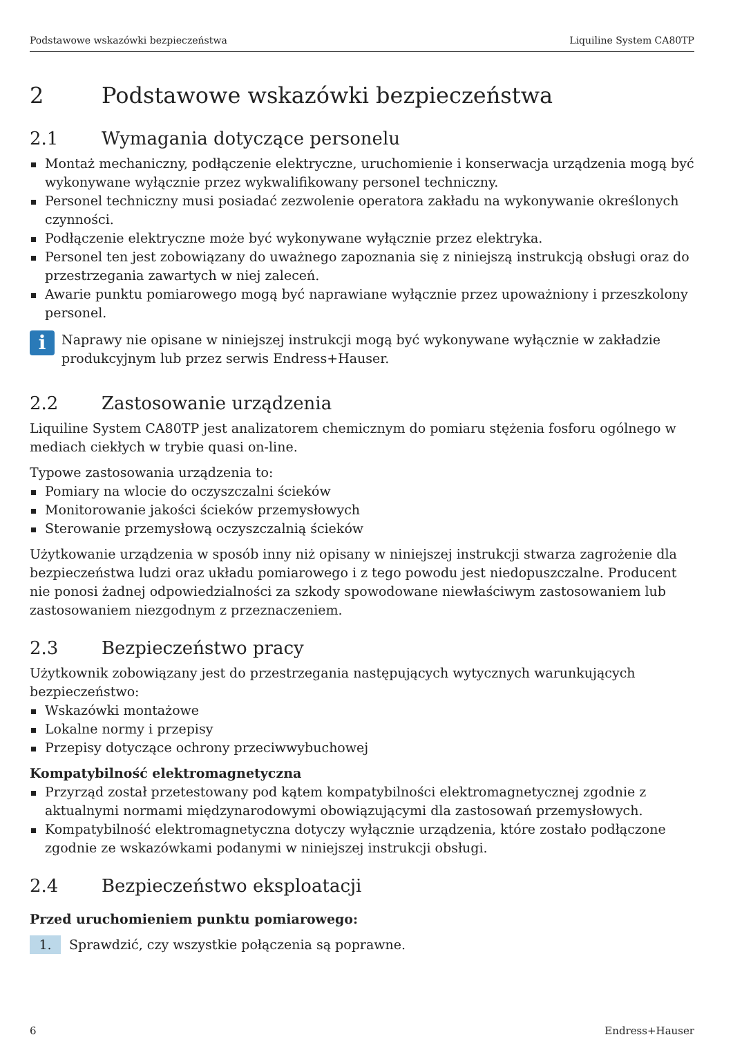Podstawowe wskazówki bezpieczeństwa Liquiline System CA80TP
2 Podstawowe wskazówki bezpieczeństwa
2.1 Wymagania dotyczące personelu
Montaż mechaniczny, podłączenie elektryczne, uruchomienie i konserwacja urządzenia mogą być wykonywane wyłącznie przez wykwalifikowany personel techniczny.
Personel techniczny musi posiadać zezwolenie operatora zakładu na wykonywanie określonych czynności.
Podłączenie elektryczne może być wykonywane wyłącznie przez elektryka.
Personel ten jest zobowiązany do uważnego zapoznania się z niniejszą instrukcją obsługi oraz do przestrzegania zawartych w niej zaleceń.
Awarie punktu pomiarowego mogą być naprawiane wyłącznie przez upoważniony i przeszkolony personel.
i
Naprawy nie opisane w niniejszej instrukcji mogą być wykonywane wyłącznie w zakładzie produkcyjnym lub przez serwis Endress+Hauser.
2.2 Zastosowanie urządzenia
Liquiline System CA80TP jest analizatorem chemicznym do pomiaru stężenia fosforu ogólnego w mediach ciekłych w trybie quasi on-line.
Typowe zastosowania urządzenia to:
Pomiary na wlocie do oczyszczalni ścieków
Monitorowanie jakości ścieków przemysłowych
Sterowanie przemysłową oczyszczalnią ścieków
Użytkowanie urządzenia w sposób inny niż opisany w niniejszej instrukcji stwarza zagrożenie dla bezpieczeństwa ludzi oraz układu pomiarowego i z tego powodu jest niedopuszczalne. Producent nie ponosi żadnej odpowiedzialności za szkody spowodowane niewłaściwym zastosowaniem lub zastosowaniem niezgodnym z przeznaczeniem.
2.3 Bezpieczeństwo pracy
Użytkownik zobowiązany jest do przestrzegania następujących wytycznych warunkujących bezpieczeństwo:
Wskazówki montażowe
Lokalne normy i przepisy
Przepisy dotyczące ochrony przeciwwybuchowej
Kompatybilność elektromagnetyczna
Przyrząd został przetestowany pod kątem kompatybilności elektromagnetycznej zgodnie z aktualnymi normami międzynarodowymi obowiązującymi dla zastosowań przemysłowych.
Kompatybilność elektromagnetyczna dotyczy wyłącznie urządzenia, które zostało podłączone zgodnie ze wskazówkami podanymi w niniejszej instrukcji obsługi.
2.4 Bezpieczeństwo eksploatacji
Przed uruchomieniem punktu pomiarowego:
1. Sprawdzić, czy wszystkie połączenia są poprawne.
6 Endress+Hauser